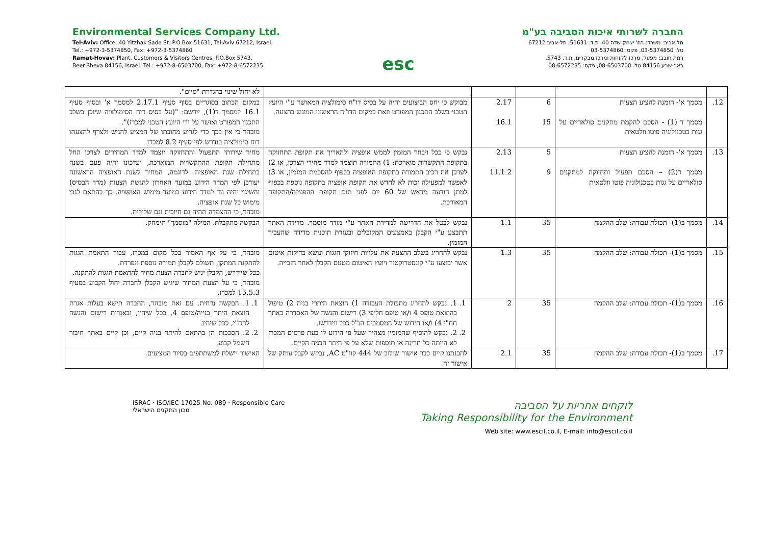Environmental Services Company Ltd.
Tel-Aviv: Office, 40 Yitzhak Sade St. P.O.Box 51631, Tel-Aviv 67212, Israel.
Tel.: +972-3-5374850, Fax: +972-3-5374860
Ramat-Hovav: Plant, Customers & Visitors Centres, P.O.Box 5743,
Beer-Sheva 84156, Israel. Tel.: +972-8-6503700, Fax: +972-8-6572235
esc
החברה לשרותי איכות הסביבה בע"מ
תל אביב: משרד: רח' יצחק שדה 40, ת.ד. 51631, תל-אביב 67212
טל. 03-5374850, פקס: 03-5374860
רמת חובב: מפעל, מרכז לקוחות ומרכז מבקרים, ת.ד. 5743,
באר-שבע 84156 טל. 08-6503700, פקס: 08-6572235
| | | | | | לא יחול שינוי בהגדרת "סיים". |
| 12. | מסמך א'- הזמנה להציע הצעות מסמך ד (1) - הסכם להקמת מתקנים סולאריים על גגות בטכנולוגיה פוטו וולטאית | 6 15 | 2.17 16.1 | מבוקש כי יחס הביצועים יהיה על בסיס דו"ח סימולציה המאושר ע"י היועץ הטכני בשלב התכנון המפורט וזאת במקום הדו"ח הראשוני המוגש בהצעה. | במקום הכתוב בסוגריים בסוף סעיף 2.17.1 למסמך א' ובסוף סעיף 16.1 למסמך ד(1), יירשם: "(על בסיס דוח הסימולציה שיוכן בשלב התכנון המפורט ואושר על ידי היועץ הטכני למכרז)". מובהר כי אין בכך כדי לגרוע מחובתו של המציע להגיש ולצרף להצעתו דוח סימולציה כנדרש לפי סעיף 8.2 למכרז. |
| 13. | מסמך א'- הזמנה להציע הצעות מסמך ד(2) – הסכם תפעול ותחזוקה למתקנים סולאריים על גגות בטכנולוגיה פוטו וולטאית | 5 9 | 2.13 11.1.2 | נבקש כי ככל ויבחר המזמין לממש אופציה ולהאריך את תקופת התחזוקה בתקופת התקשרות מוארכת: 1) התמורה תוצמד למדד מחירי הצרכן, או 2) לעדכן את רכיב התמורה בתקופת האופציה בכפוף להסכמת המזמין, או 3) לאפשר למפעילה זכות לא לחדש את תקופת אופציה בתקופה נוספת בכפוף למתן הודעה מראש של 60 יום לפני תום תקופת ההפעלה/התקופה המאורכת. | מחיר שירותי התפעול והתחזוקה יוצמד למדד המחירים לצרכן החל מתחילת תקופת ההתקשרות המוארכת, ועדכונו יהיה פעם בשנה בתחילת שנת האופציה. לדוגמה, המחיר לשנת האופציה הראשונה יעודכן לפי המדד הידוע במועד האחרון להגשת הצעות (מדד הבסיס) והשינוי יהיה עד למדד הידוע במועד מימוש האופציה. כך בהתאם לגבי מימוש כל שנת אופציה. מובהר, כי ההצמדה תהיה גם חיובית וגם שלילית. |
| 14. | מסמך ב(1)- תכולת עבודה: שלב ההקמה | 35 | 1.1 | נבקש לבטל את הדרישה למדידת האתר ע"י מודד מוסמך. מדידת האתר תתבצע ע"י הקבלן באמצעים המקובלים ובעזרת תוכנית מדידה שהעביר המזמין. | הבקשה מתקבלת. המילה "מוסמך" תימחק. |
| 15. | מסמך ב(1)- תכולת עבודה: שלב ההקמה | 35 | 1.3 | נבקש להחריג בשלב ההצעה את עלויות חיזוקי הגגות ונושא בדיקות איטום אשר יבוצעו ע"י קונסטרוקטור ויועץ האיטום מטעם הקבלן לאחר הזכייה. | מובהר, כי על אף האמור בכל מקום במכרז, עבור התאמת הגגות להתקנת המתקן, תשולם לקבלן תמורה נוספת ונפרדת. ככל שיידרש, הקבלן יגיש לחברה הצעת מחיר להתאמת הגגות להתקנה. מובהר, כי על הצעת המחיר שיגיש הקבלן לחברה יחול הקבוע בסעיף 15.5.3 למכרז. |
| 16. | מסמך ב(1)- תכולת עבודה: שלב ההקמה | 35 | 2 | 1. 1. נבקש להחריג מתכולת העבודה 1) הוצאת היתרי בניה 2) טיפול בהוצאת טופס 4 ו/או טופס חליפי 3) רישום והגשה של האסדרה באתר חח"י 4) ו/או חידוש של המסמכים הנ"ל ככל ויידרשו. 2. 2. נבקש להוסיף שהמזמין מצהיר שעל פי הידוע לו בעת פרסום המכרז לא הייתה כל חריגה או תוספות שלא על פי היתר הבניה הקיים. | 1. 1. הבקשה נדחית. עם זאת מובהר, החברה תישא בעלות אגרת הוצאת היתר בנייה/טופס 4, ככל שיהיו, ובאגרות רישום והגשה לחח"י, ככל שיהיו. 2. 2. הסככות הן בהתאם להיתר בניה קיים, וכן קיים באתר חיבור חשמל קבוע. |
| 17. | מסמך ב(1)- תכולת עבודה: שלב ההקמה | 35 | 2.1 | להבנתנו קיים כבר אישור שילוב של 444 קוו"ט AC, נבקש לקבל עותק של אישור זה | האישור יישלח למשתתפים בסיור המציעים. |
ISRAC · ISO/IEC 17025 No. 089 · Responsible Care
מכון התקנים הישראלי
לוקחים אחריות על הסביבה
Taking Responsibility for the Environment
Web site: www.escil.co.il, E-mail: info@escil.co.il